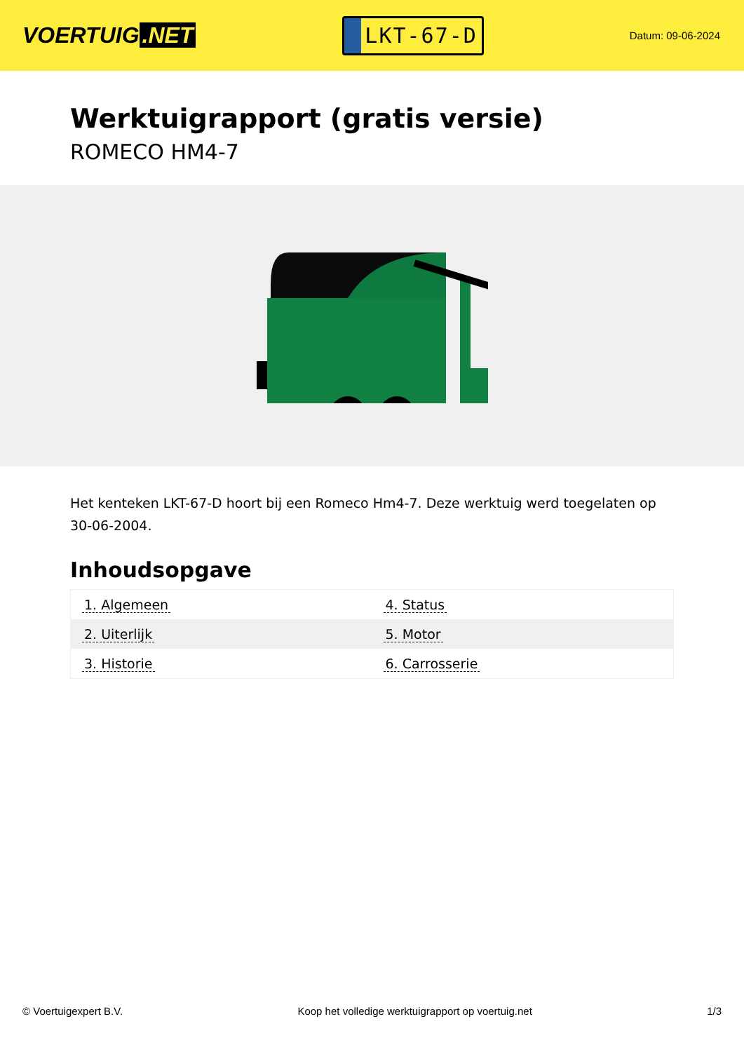VOERTUIG.NET
LKT-67-D
Datum: 09-06-2024
Werktuigrapport (gratis versie)
ROMECO HM4-7
Het kenteken LKT-67-D hoort bij een Romeco Hm4-7. Deze werktuig werd toegelaten op 30-06-2004.
Inhoudsopgave
| 1. Algemeen | 4. Status |
| 2. Uiterlijk | 5. Motor |
| 3. Historie | 6. Carrosserie |
© Voertuigexpert B.V. Koop het volledige werktuigrapport op voertuig.net 1/3